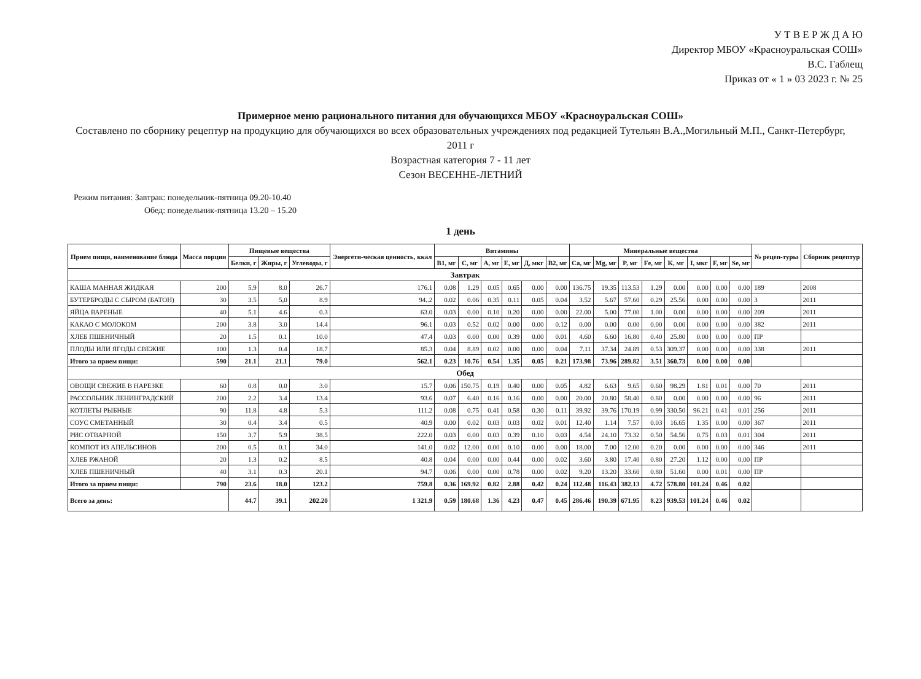У Т В Е Р Ж Д А Ю
Директор МБОУ «Красноуральская СОШ»
В.С. Габлещ
Приказ от « 1 » 03 2023 г. № 25
Примерное меню рационального питания для обучающихся МБОУ «Красноуральская СОШ»
Составлено по сборнику рецептур на продукцию для обучающихся во всех образовательных учреждениях под редакцией Тутельян В.А.,Могильный М.П., Санкт-Петербург, 2011 г
Возрастная категория 7 - 11 лет
Сезон ВЕСЕННЕ-ЛЕТНИЙ
Режим питания: Завтрак: понедельник-пятница 09.20-10.40
Обед: понедельник-пятница 13.20 – 15.20
1 день
| Прием пищи, наименование блюда | Масса порции | Пищевые вещества | | | Энергети-ческая ценность, ккал | Витамины | | | | | | Минеральные вещества | | | | | | | | № рецеп-туры | Сборник рецептур |
| --- | --- | --- | --- | --- | --- | --- | --- | --- | --- | --- | --- | --- | --- | --- | --- | --- | --- | --- | --- | --- | --- |
| | | Белки, г | Жиры, г | Углеводы, г | | B1, мг | C, мг | A, мг | E, мг | Д, мкг | B2, мг | Ca, мг | Mg, мг | P, мг | Fe, мг | K, мг | I, мкг | F, мг | Se, мг | | |
| Завтрак | | | | | | | | | | | | | | | | | | | | | |
| КАША МАННАЯ ЖИДКАЯ | 200 | 5.9 | 8.0 | 26.7 | 176.1 | 0.08 | 1.29 | 0.05 | 0.65 | 0.00 | 0.00 | 136.75 | 19.35 | 113.53 | 1.29 | 0.00 | 0.00 | 0.00 | 0.00 | 189 | 2008 |
| БУТЕРБРОДЫ С СЫРОМ (БАТОН) | 30 | 3.5 | 5,0 | 8.9 | 94..2 | 0.02 | 0.06 | 0.35 | 0.11 | 0.05 | 0.04 | 3.52 | 5.67 | 57.60 | 0.29 | 25.56 | 0.00 | 0.00 | 0.00 | 3 | 2011 |
| ЯЙЦА ВАРЕНЫЕ | 40 | 5.1 | 4.6 | 0.3 | 63.0 | 0.03 | 0.00 | 0.10 | 0.20 | 0.00 | 0.00 | 22.00 | 5.00 | 77.00 | 1.00 | 0.00 | 0.00 | 0.00 | 0.00 | 209 | 2011 |
| КАКАО С МОЛОКОМ | 200 | 3.8 | 3.0 | 14.4 | 96.1 | 0.03 | 0.52 | 0.02 | 0.00 | 0.00 | 0.12 | 0.00 | 0.00 | 0.00 | 0.00 | 0.00 | 0.00 | 0.00 | 0.00 | 382 | 2011 |
| ХЛЕБ ПШЕНИЧНЫЙ | 20 | 1.5 | 0.1 | 10.0 | 47.4 | 0.03 | 0.00 | 0.00 | 0.39 | 0.00 | 0.01 | 4.60 | 6.60 | 16.80 | 0.40 | 25.80 | 0.00 | 0.00 | 0.00 | ПР | |
| ПЛОДЫ ИЛИ ЯГОДЫ СВЕЖИЕ | 100 | 1.3 | 0.4 | 18.7 | 85.3 | 0.04 | 8.89 | 0.02 | 0.00 | 0.00 | 0.04 | 7.11 | 37.34 | 24.89 | 0.53 | 309.37 | 0.00 | 0.00 | 0.00 | 338 | 2011 |
| Итого за прием пищи: | 590 | 21.1 | 21.1 | 79.0 | 562.1 | 0.23 | 10.76 | 0.54 | 1.35 | 0.05 | 0.21 | 173.98 | 73.96 | 289.82 | 3.51 | 360.73 | 0.00 | 0.00 | 0.00 | | |
| Обед | | | | | | | | | | | | | | | | | | | | | |
| ОВОЩИ СВЕЖИЕ В НАРЕЗКЕ | 60 | 0.8 | 0.0 | 3.0 | 15.7 | 0.06 | 150.75 | 0.19 | 0.40 | 0.00 | 0.05 | 4.82 | 6.63 | 9.65 | 0.60 | 98.29 | 1.81 | 0.01 | 0.00 | 70 | 2011 |
| РАССОЛЬНИК ЛЕНИНГРАДСКИЙ | 200 | 2.2 | 3.4 | 13.4 | 93.6 | 0.07 | 6.40 | 0.16 | 0.16 | 0.00 | 0.00 | 20.00 | 20.80 | 58.40 | 0.80 | 0.00 | 0.00 | 0.00 | 0.00 | 96 | 2011 |
| КОТЛЕТЫ РЫБНЫЕ | 90 | 11.8 | 4.8 | 5.3 | 111.2 | 0.08 | 0.75 | 0.41 | 0.58 | 0.30 | 0.11 | 39.92 | 39.76 | 170.19 | 0.99 | 330.50 | 96.21 | 0.41 | 0.01 | 256 | 2011 |
| СОУС СМЕТАННЫЙ | 30 | 0.4 | 3.4 | 0.5 | 40.9 | 0.00 | 0.02 | 0.03 | 0.03 | 0.02 | 0.01 | 12.40 | 1.14 | 7.57 | 0.03 | 16.65 | 1.35 | 0.00 | 0.00 | 367 | 2011 |
| РИС ОТВАРНОЙ | 150 | 3.7 | 5.9 | 38.5 | 222.0 | 0.03 | 0.00 | 0.03 | 0.39 | 0.10 | 0.03 | 4.54 | 24.10 | 73.32 | 0.50 | 54.56 | 0.75 | 0.03 | 0.01 | 304 | 2011 |
| КОМПОТ ИЗ АПЕЛЬСИНОВ | 200 | 0.5 | 0.1 | 34.0 | 141.0 | 0.02 | 12.00 | 0.00 | 0.10 | 0.00 | 0.00 | 18.00 | 7.00 | 12.00 | 0.20 | 0.00 | 0.00 | 0.00 | 0.00 | 346 | 2011 |
| ХЛЕБ РЖАНОЙ | 20 | 1.3 | 0.2 | 8.5 | 40.8 | 0.04 | 0.00 | 0.00 | 0.44 | 0.00 | 0.02 | 3.60 | 3.80 | 17.40 | 0.80 | 27.20 | 1.12 | 0.00 | 0.00 | ПР | |
| ХЛЕБ ПШЕНИЧНЫЙ | 40 | 3.1 | 0.3 | 20.1 | 94.7 | 0.06 | 0.00 | 0.00 | 0.78 | 0.00 | 0.02 | 9.20 | 13.20 | 33.60 | 0.80 | 51.60 | 0.00 | 0.01 | 0.00 | ПР | |
| Итого за прием пищи: | 790 | 23.6 | 18.0 | 123.2 | 759.8 | 0.36 | 169.92 | 0.82 | 2.88 | 0.42 | 0.24 | 112.48 | 116.43 | 382.13 | 4.72 | 578.80 | 101.24 | 0.46 | 0.02 | | |
| Всего за день: | | 44.7 | 39.1 | 202.20 | 1 321.9 | 0.59 | 180.68 | 1.36 | 4.23 | 0.47 | 0.45 | 286.46 | 190.39 | 671.95 | 8.23 | 939.53 | 101.24 | 0.46 | 0.02 | | |